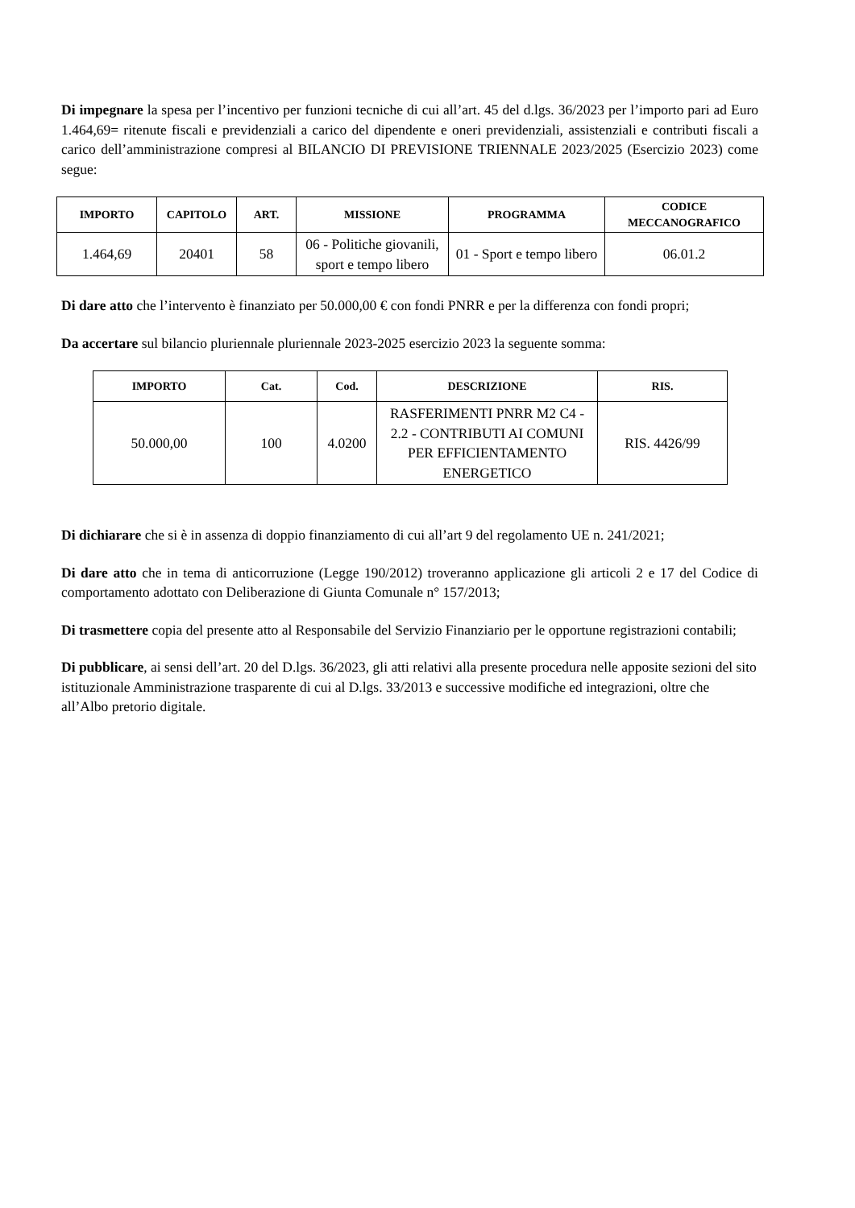Di impegnare la spesa per l’incentivo per funzioni tecniche di cui all’art. 45 del d.lgs. 36/2023 per l’importo pari ad Euro 1.464,69= ritenute fiscali e previdenziali a carico del dipendente e oneri previdenziali, assistenziali e contributi fiscali a carico dell’amministrazione compresi al BILANCIO DI PREVISIONE TRIENNALE 2023/2025 (Esercizio 2023) come segue:
| IMPORTO | CAPITOLO | ART. | MISSIONE | PROGRAMMA | CODICE MECCANOGRAFICO |
| --- | --- | --- | --- | --- | --- |
| 1.464,69 | 20401 | 58 | 06 - Politiche giovanili, sport e tempo libero | 01 - Sport e tempo libero | 06.01.2 |
Di dare atto che l’intervento è finanziato per 50.000,00 € con fondi PNRR e per la differenza con fondi propri;
Da accertare sul bilancio pluriennale pluriennale 2023-2025 esercizio 2023 la seguente somma:
| IMPORTO | Cat. | Cod. | DESCRIZIONE | RIS. |
| --- | --- | --- | --- | --- |
| 50.000,00 | 100 | 4.0200 | RASFERIMENTI PNRR M2 C4 - 2.2 - CONTRIBUTI AI COMUNI PER EFFICIENTAMENTO ENERGETICO | RIS. 4426/99 |
Di dichiarare che si è in assenza di doppio finanziamento di cui all’art 9 del regolamento UE n. 241/2021;
Di dare atto che in tema di anticorruzione (Legge 190/2012) troveranno applicazione gli articoli 2 e 17 del Codice di comportamento adottato con Deliberazione di Giunta Comunale n° 157/2013;
Di trasmettere copia del presente atto al Responsabile del Servizio Finanziario per le opportune registrazioni contabili;
Di pubblicare, ai sensi dell’art. 20 del D.lgs. 36/2023, gli atti relativi alla presente procedura nelle apposite sezioni del sito istituzionale Amministrazione trasparente di cui al D.lgs. 33/2013 e successive modifiche ed integrazioni, oltre che all’Albo pretorio digitale.